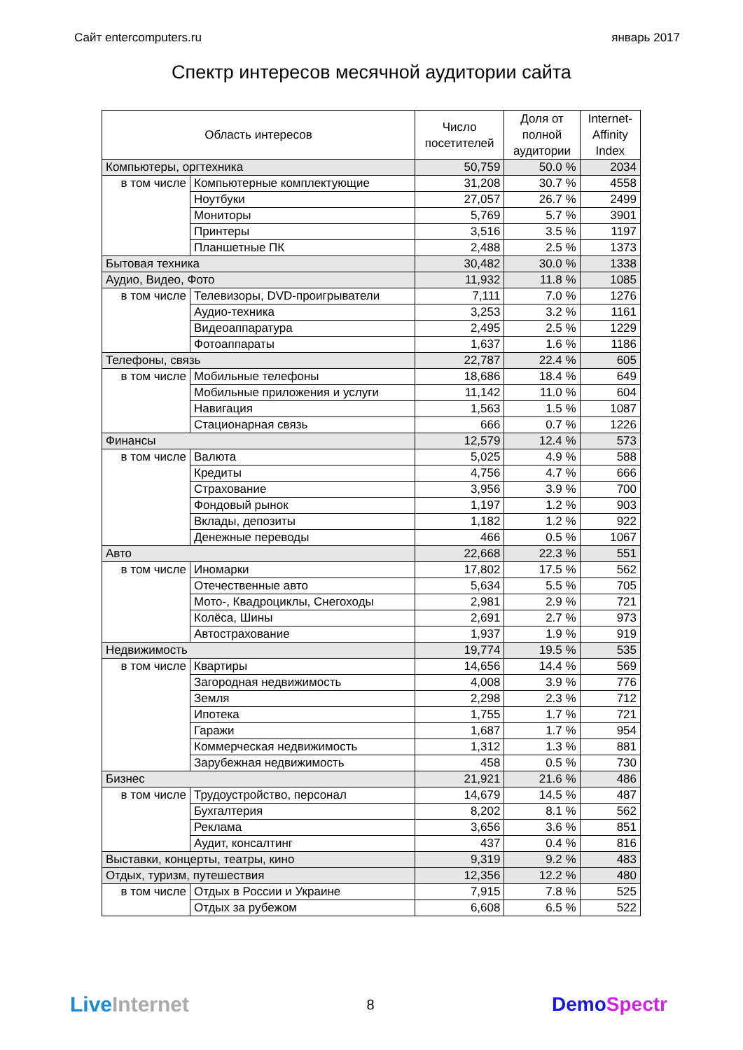Сайт entercomputers.ru январь 2017
Спектр интересов месячной аудитории сайта
| Область интересов | | Число посетителей | Доля от полной аудитории | Internet- Affinity Index |
| --- | --- | --- | --- | --- |
| Компьютеры, оргтехника | | 50,759 | 50.0 % | 2034 |
| в том числе | Компьютерные комплектующие | 31,208 | 30.7 % | 4558 |
| | Ноутбуки | 27,057 | 26.7 % | 2499 |
| | Мониторы | 5,769 | 5.7 % | 3901 |
| | Принтеры | 3,516 | 3.5 % | 1197 |
| | Планшетные ПК | 2,488 | 2.5 % | 1373 |
| Бытовая техника | | 30,482 | 30.0 % | 1338 |
| Аудио, Видео, Фото | | 11,932 | 11.8 % | 1085 |
| в том числе | Телевизоры, DVD-проигрыватели | 7,111 | 7.0 % | 1276 |
| | Аудио-техника | 3,253 | 3.2 % | 1161 |
| | Видеоаппаратура | 2,495 | 2.5 % | 1229 |
| | Фотоаппараты | 1,637 | 1.6 % | 1186 |
| Телефоны, связь | | 22,787 | 22.4 % | 605 |
| в том числе | Мобильные телефоны | 18,686 | 18.4 % | 649 |
| | Мобильные приложения и услуги | 11,142 | 11.0 % | 604 |
| | Навигация | 1,563 | 1.5 % | 1087 |
| | Стационарная связь | 666 | 0.7 % | 1226 |
| Финансы | | 12,579 | 12.4 % | 573 |
| в том числе | Валюта | 5,025 | 4.9 % | 588 |
| | Кредиты | 4,756 | 4.7 % | 666 |
| | Страхование | 3,956 | 3.9 % | 700 |
| | Фондовый рынок | 1,197 | 1.2 % | 903 |
| | Вклады, депозиты | 1,182 | 1.2 % | 922 |
| | Денежные переводы | 466 | 0.5 % | 1067 |
| Авто | | 22,668 | 22.3 % | 551 |
| в том числе | Иномарки | 17,802 | 17.5 % | 562 |
| | Отечественные авто | 5,634 | 5.5 % | 705 |
| | Мото-, Квадроциклы, Снегоходы | 2,981 | 2.9 % | 721 |
| | Колёса, Шины | 2,691 | 2.7 % | 973 |
| | Автострахование | 1,937 | 1.9 % | 919 |
| Недвижимость | | 19,774 | 19.5 % | 535 |
| в том числе | Квартиры | 14,656 | 14.4 % | 569 |
| | Загородная недвижимость | 4,008 | 3.9 % | 776 |
| | Земля | 2,298 | 2.3 % | 712 |
| | Ипотека | 1,755 | 1.7 % | 721 |
| | Гаражи | 1,687 | 1.7 % | 954 |
| | Коммерческая недвижимость | 1,312 | 1.3 % | 881 |
| | Зарубежная недвижимость | 458 | 0.5 % | 730 |
| Бизнес | | 21,921 | 21.6 % | 486 |
| в том числе | Трудоустройство, персонал | 14,679 | 14.5 % | 487 |
| | Бухгалтерия | 8,202 | 8.1 % | 562 |
| | Реклама | 3,656 | 3.6 % | 851 |
| | Аудит, консалтинг | 437 | 0.4 % | 816 |
| Выставки, концерты, театры, кино | | 9,319 | 9.2 % | 483 |
| Отдых, туризм, путешествия | | 12,356 | 12.2 % | 480 |
| в том числе | Отдых в России и Украине | 7,915 | 7.8 % | 525 |
| | Отдых за рубежом | 6,608 | 6.5 % | 522 |
Live Internet
8
DemoSpectr